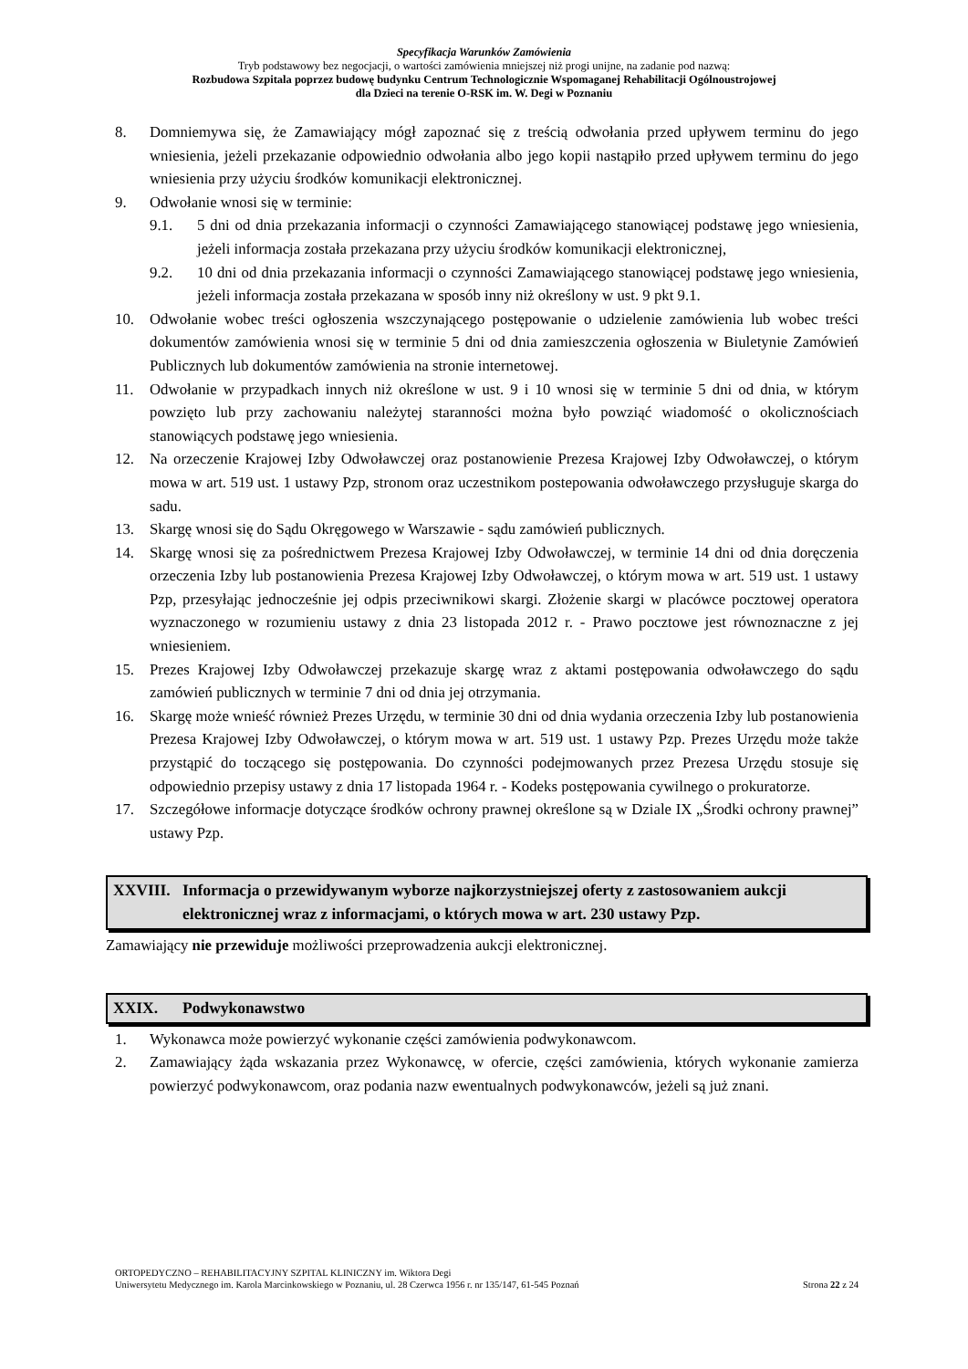Specyfikacja Warunków Zamówienia
Tryb podstawowy bez negocjacji, o wartości zamówienia mniejszej niż progi unijne, na zadanie pod nazwą:
Rozbudowa Szpitala poprzez budowę budynku Centrum Technologicznie Wspomaganej Rehabilitacji Ogólnoustrojowej
dla Dzieci na terenie O-RSK im. W. Degi w Poznaniu
8. Domniemywa się, że Zamawiający mógł zapoznać się z treścią odwołania przed upływem terminu do jego wniesienia, jeżeli przekazanie odpowiednio odwołania albo jego kopii nastąpiło przed upływem terminu do jego wniesienia przy użyciu środków komunikacji elektronicznej.
9. Odwołanie wnosi się w terminie:
9.1. 5 dni od dnia przekazania informacji o czynności Zamawiającego stanowiącej podstawę jego wniesienia, jeżeli informacja została przekazana przy użyciu środków komunikacji elektronicznej,
9.2. 10 dni od dnia przekazania informacji o czynności Zamawiającego stanowiącej podstawę jego wniesienia, jeżeli informacja została przekazana w sposób inny niż określony w ust. 9 pkt 9.1.
10. Odwołanie wobec treści ogłoszenia wszczynającego postępowanie o udzielenie zamówienia lub wobec treści dokumentów zamówienia wnosi się w terminie 5 dni od dnia zamieszczenia ogłoszenia w Biuletynie Zamówień Publicznych lub dokumentów zamówienia na stronie internetowej.
11. Odwołanie w przypadkach innych niż określone w ust. 9 i 10 wnosi się w terminie 5 dni od dnia, w którym powzięto lub przy zachowaniu należytej staranności można było powziąć wiadomość o okolicznościach stanowiących podstawę jego wniesienia.
12. Na orzeczenie Krajowej Izby Odwoławczej oraz postanowienie Prezesa Krajowej Izby Odwoławczej, o którym mowa w art. 519 ust. 1 ustawy Pzp, stronom oraz uczestnikom postepowania odwoławczego przysługuje skarga do sadu.
13. Skargę wnosi się do Sądu Okręgowego w Warszawie - sądu zamówień publicznych.
14. Skargę wnosi się za pośrednictwem Prezesa Krajowej Izby Odwoławczej, w terminie 14 dni od dnia doręczenia orzeczenia Izby lub postanowienia Prezesa Krajowej Izby Odwoławczej, o którym mowa w art. 519 ust. 1 ustawy Pzp, przesyłając jednocześnie jej odpis przeciwnikowi skargi. Złożenie skargi w placówce pocztowej operatora wyznaczonego w rozumieniu ustawy z dnia 23 listopada 2012 r. - Prawo pocztowe jest równoznaczne z jej wniesieniem.
15. Prezes Krajowej Izby Odwoławczej przekazuje skargę wraz z aktami postępowania odwoławczego do sądu zamówień publicznych w terminie 7 dni od dnia jej otrzymania.
16. Skargę może wnieść również Prezes Urzędu, w terminie 30 dni od dnia wydania orzeczenia Izby lub postanowienia Prezesa Krajowej Izby Odwoławczej, o którym mowa w art. 519 ust. 1 ustawy Pzp. Prezes Urzędu może także przystąpić do toczącego się postępowania. Do czynności podejmowanych przez Prezesa Urzędu stosuje się odpowiednio przepisy ustawy z dnia 17 listopada 1964 r. - Kodeks postępowania cywilnego o prokuratorze.
17. Szczegółowe informacje dotyczące środków ochrony prawnej określone są w Dziale IX „Środki ochrony prawnej” ustawy Pzp.
XXVIII. Informacja o przewidywanym wyborze najkorzystniejszej oferty z zastosowaniem aukcji elektronicznej wraz z informacjami, o których mowa w art. 230 ustawy Pzp.
Zamawiający nie przewiduje możliwości przeprowadzenia aukcji elektronicznej.
XXIX. Podwykonawstwo
1. Wykonawca może powierzyć wykonanie części zamówienia podwykonawcom.
2. Zamawiający żąda wskazania przez Wykonawcę, w ofercie, części zamówienia, których wykonanie zamierza powierzyć podwykonawcom, oraz podania nazw ewentualnych podwykonawców, jeżeli są już znani.
ORTOPEDYCZNO – REHABILITACYJNY SZPITAL KLINICZNY im. Wiktora Degi
Uniwersytetu Medycznego im. Karola Marcinkowskiego w Poznaniu, ul. 28 Czerwca 1956 r. nr 135/147, 61-545 Poznań Strona 22 z 24